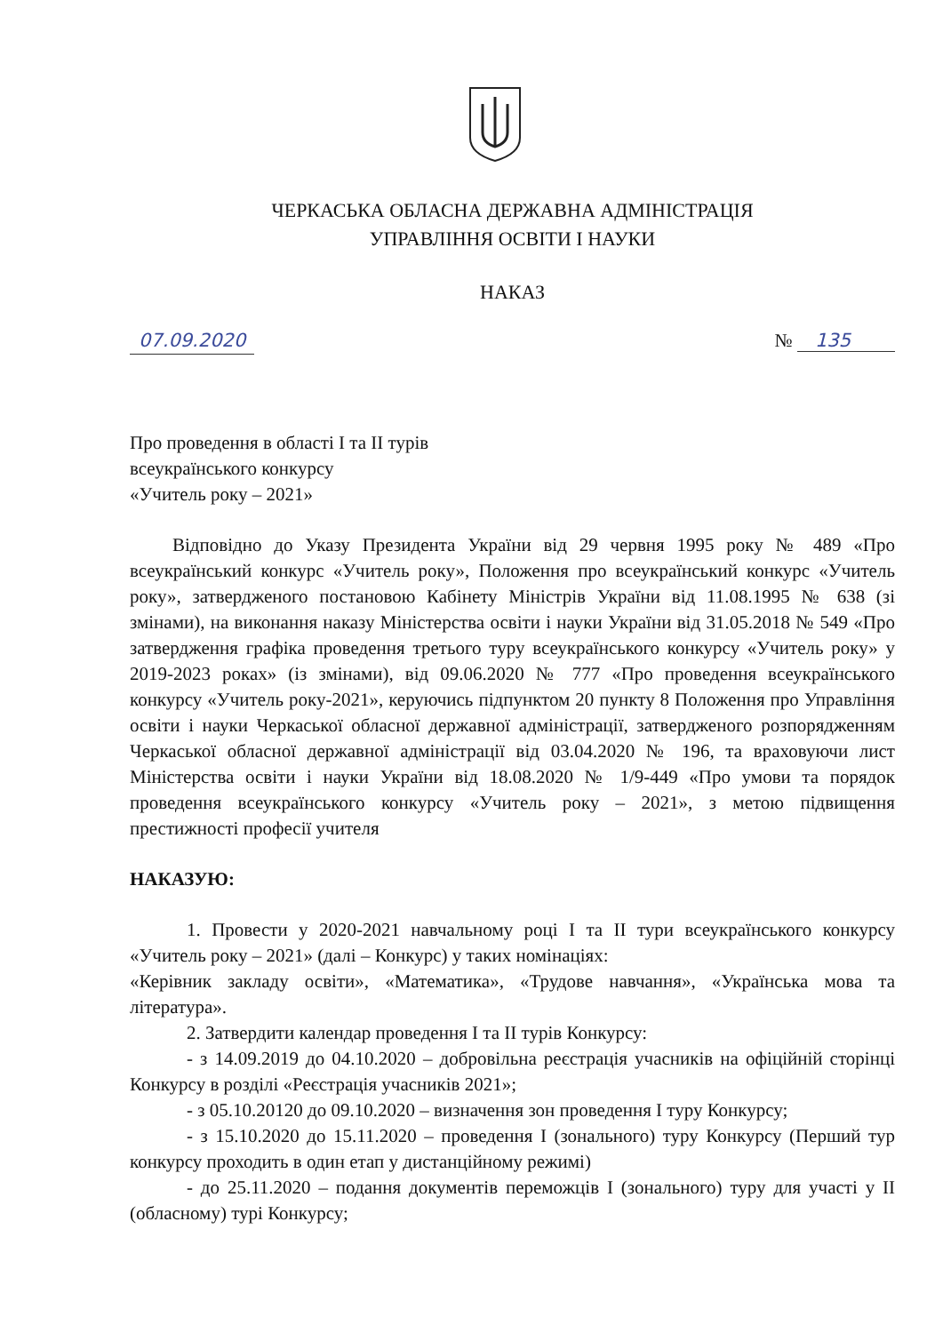ЧЕРКАСЬКА ОБЛАСНА ДЕРЖАВНА АДМІНІСТРАЦІЯ
УПРАВЛІННЯ ОСВІТИ І НАУКИ
НАКАЗ
07.09.2020 № 135
Про проведення в області І та ІІ турів
всеукраїнського конкурсу
«Учитель року – 2021»
Відповідно до Указу Президента України від 29 червня 1995 року № 489 «Про всеукраїнський конкурс «Учитель року», Положення про всеукраїнський конкурс «Учитель року», затвердженого постановою Кабінету Міністрів України від 11.08.1995 № 638 (зі змінами), на виконання наказу Міністерства освіти і науки України від 31.05.2018 № 549 «Про затвердження графіка проведення третього туру всеукраїнського конкурсу «Учитель року» у 2019-2023 роках» (із змінами), від 09.06.2020 № 777 «Про проведення всеукраїнського конкурсу «Учитель року-2021», керуючись підпунктом 20 пункту 8 Положення про Управління освіти і науки Черкаської обласної державної адміністрації, затвердженого розпорядженням Черкаської обласної державної адміністрації від 03.04.2020 № 196, та враховуючи лист Міністерства освіти і науки України від 18.08.2020 № 1/9-449 «Про умови та порядок проведення всеукраїнського конкурсу «Учитель року – 2021», з метою підвищення престижності професії учителя
НАКАЗУЮ:
1. Провести у 2020-2021 навчальному році І та ІІ тури всеукраїнського конкурсу «Учитель року – 2021» (далі – Конкурс) у таких номінаціях:
«Керівник закладу освіти», «Математика», «Трудове навчання», «Українська мова та література».
2. Затвердити календар проведення І та ІІ турів Конкурсу:
- з 14.09.2019 до 04.10.2020 – добровільна реєстрація учасників на офіційній сторінці Конкурсу в розділі «Реєстрація учасників 2021»;
- з 05.10.20120 до 09.10.2020 – визначення зон проведення І туру Конкурсу;
- з 15.10.2020 до 15.11.2020 – проведення І (зонального) туру Конкурсу (Перший тур конкурсу проходить в один етап у дистанційному режимі)
- до 25.11.2020 – подання документів переможців І (зонального) туру для участі у ІІ (обласному) турі Конкурсу;